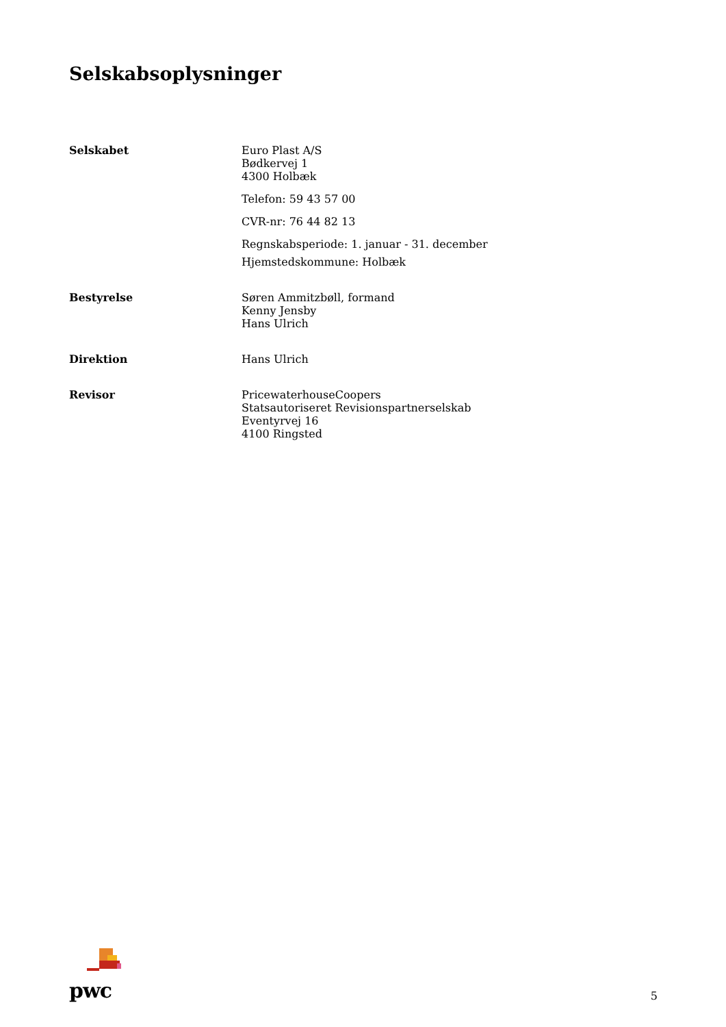Selskabsoplysninger
Selskabet Euro Plast A/S
Bødkervej 1
4300 Holbæk
Telefon: 59 43 57 00
CVR-nr: 76 44 82 13
Regnskabsperiode: 1. januar - 31. december
Hjemstedskommune: Holbæk
Bestyrelse Søren Ammitzbøll, formand
Kenny Jensby
Hans Ulrich
Direktion Hans Ulrich
Revisor PricewaterhouseCoopers
Statsautoriseret Revisionspartnerselskab
Eventyrvej 16
4100 Ringsted
pwc
5